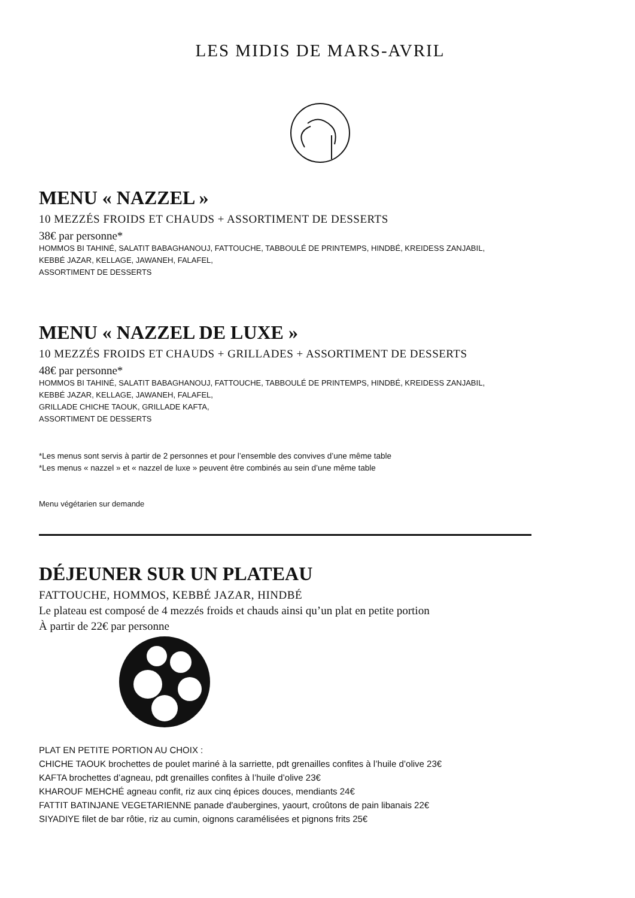LES MIDIS DE MARS-AVRIL
MENU « NAZZEL »
10 MEZZÉS FROIDS ET CHAUDS + ASSORTIMENT DE DESSERTS
38€ par personne*
HOMMOS BI TAHINÉ, SALATIT BABAGHANOUJ, FATTOUCHE, TABBOULÉ DE PRINTEMPS, HINDBÉ, KREIDESS ZANJABIL,
KEBBÉ JAZAR, KELLAGE, JAWANEH, FALAFEL,
ASSORTIMENT DE DESSERTS
MENU « NAZZEL DE LUXE »
10 MEZZÉS FROIDS ET CHAUDS + GRILLADES + ASSORTIMENT DE DESSERTS
48€ par personne*
HOMMOS BI TAHINÉ, SALATIT BABAGHANOUJ, FATTOUCHE, TABBOULÉ DE PRINTEMPS, HINDBÉ, KREIDESS ZANJABIL,
KEBBÉ JAZAR, KELLAGE, JAWANEH, FALAFEL,
GRILLADE CHICHE TAOUK, GRILLADE KAFTA,
ASSORTIMENT DE DESSERTS
*Les menus sont servis à partir de 2 personnes et pour l’ensemble des convives d’une même table
*Les menus « nazzel » et « nazzel de luxe » peuvent être combinés au sein d’une même table
Menu végétarien sur demande
DÉJEUNER SUR UN PLATEAU
FATTOUCHE, HOMMOS, KEBBÉ JAZAR, HINDBÉ
Le plateau est composé de 4 mezzés froids et chauds ainsi qu’un plat en petite portion
À partir de 22€ par personne
PLAT EN PETITE PORTION AU CHOIX :
CHICHE TAOUK brochettes de poulet mariné à la sarriette, pdt grenailles confites à l’huile d’olive 23€
KAFTA brochettes d’agneau, pdt grenailles confites à l’huile d’olive 23€
KHAROUF MEHCHÉ agneau confit, riz aux cinq épices douces, mendiants 24€
FATTIT BATINJANE VEGETARIENNE panade d'aubergines, yaourt, croûtons de pain libanais 22€
SIYADIYE filet de bar rôtie, riz au cumin, oignons caramélisées et pignons frits 25€